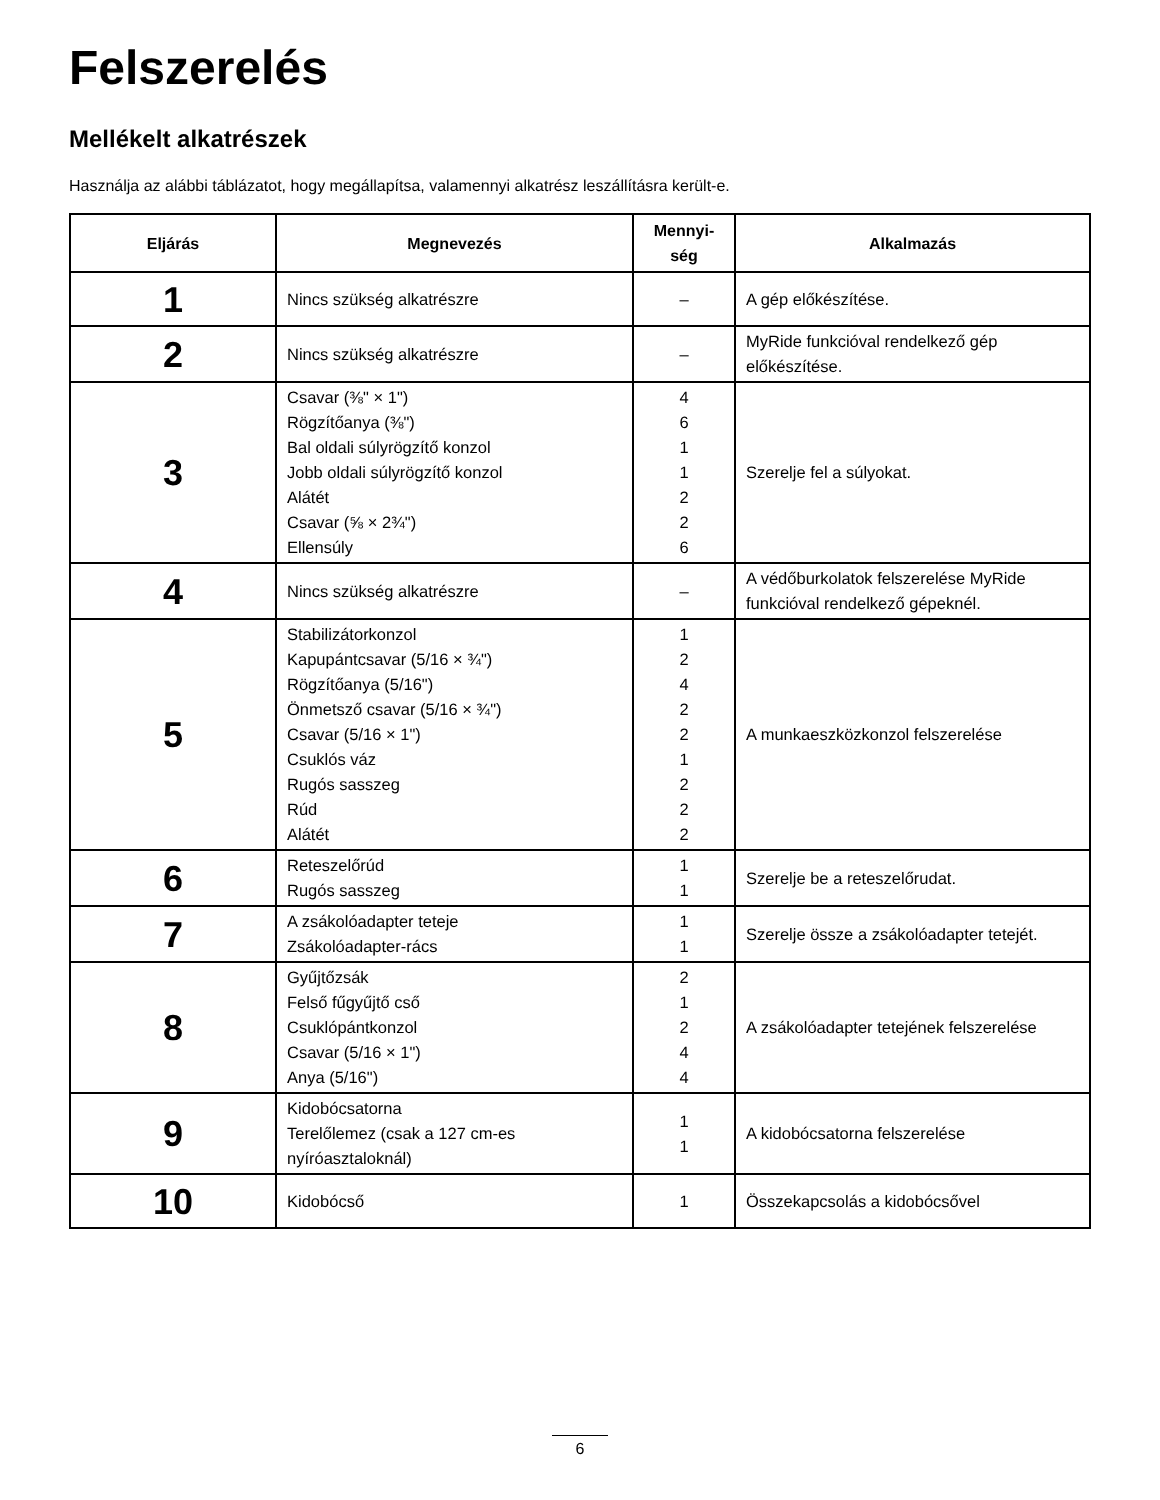Felszerelés
Mellékelt alkatrészek
Használja az alábbi táblázatot, hogy megállapítsa, valamennyi alkatrész leszállításra került-e.
| Eljárás | Megnevezés | Mennyi- ség | Alkalmazás |
| --- | --- | --- | --- |
| 1 | Nincs szükség alkatrészre | – | A gép előkészítése. |
| 2 | Nincs szükség alkatrészre | – | MyRide funkcióval rendelkező gép előkészítése. |
| 3 | Csavar (⅜" × 1") Rögzítőanya (⅜") Bal oldali súlyrögzítő konzol Jobb oldali súlyrögzítő konzol Alátét Csavar (⅝ × 2¾") Ellensúly | 4 6 1 1 2 2 6 | Szerelje fel a súlyokat. |
| 4 | Nincs szükség alkatrészre | – | A védőburkolatok felszerelése MyRide funkcióval rendelkező gépeknél. |
| 5 | Stabilizátorkonzol Kapupántcsavar (5/16 × ¾") Rögzítőanya (5/16") Önmetsző csavar (5/16 × ¾") Csavar (5/16 × 1") Csuklós váz Rugós sasszeg Rúd Alátét | 1 2 4 2 2 1 2 2 2 | A munkaeszközkonzol felszerelése |
| 6 | Reteszelőrúd Rugós sasszeg | 1 1 | Szerelje be a reteszelőrudat. |
| 7 | A zsákolóadapter teteje Zsákolóadapter-rács | 1 1 | Szerelje össze a zsákolóadapter tetejét. |
| 8 | Gyűjtőzsák Felső fűgyűjtő cső Csuklópántkonzol Csavar (5/16 × 1") Anya (5/16") | 2 1 2 4 4 | A zsákolóadapter tetejének felszerelése |
| 9 | Kidobócsatorna Terelőlemez (csak a 127 cm-es nyíróasztaloknál) | 1 1 | A kidobócsatorna felszerelése |
| 10 | Kidobócső | 1 | Összekapcsolás a kidobócsővel |
6